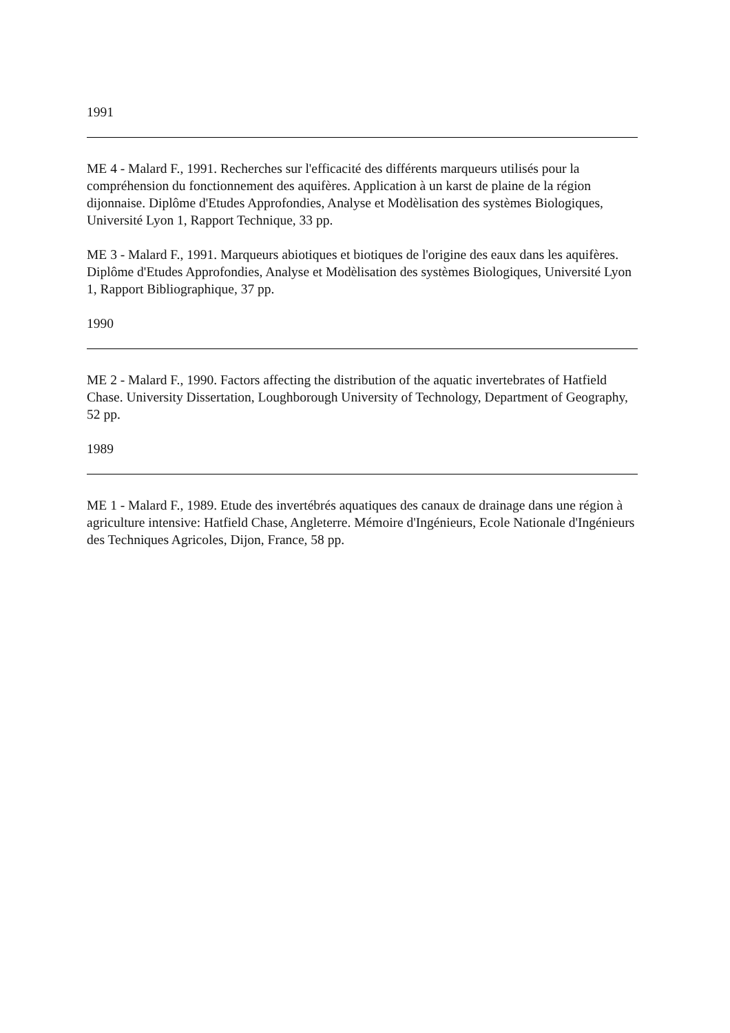1991
ME 4 - Malard F., 1991. Recherches sur l'efficacité des différents marqueurs utilisés pour la compréhension du fonctionnement des aquifères. Application à un karst de plaine de la région dijonnaise. Diplôme d'Etudes Approfondies, Analyse et Modèlisation des systèmes Biologiques, Université Lyon 1, Rapport Technique, 33 pp.
ME 3 - Malard F., 1991. Marqueurs abiotiques et biotiques de l'origine des eaux dans les aquifères. Diplôme d'Etudes Approfondies, Analyse et Modèlisation des systèmes Biologiques, Université Lyon 1, Rapport Bibliographique, 37 pp.
1990
ME 2 - Malard F., 1990. Factors affecting the distribution of the aquatic invertebrates of Hatfield Chase. University Dissertation, Loughborough University of Technology, Department of Geography, 52 pp.
1989
ME 1 - Malard F., 1989. Etude des invertébrés aquatiques des canaux de drainage dans une région à agriculture intensive: Hatfield Chase, Angleterre. Mémoire d'Ingénieurs, Ecole Nationale d'Ingénieurs des Techniques Agricoles, Dijon, France, 58 pp.